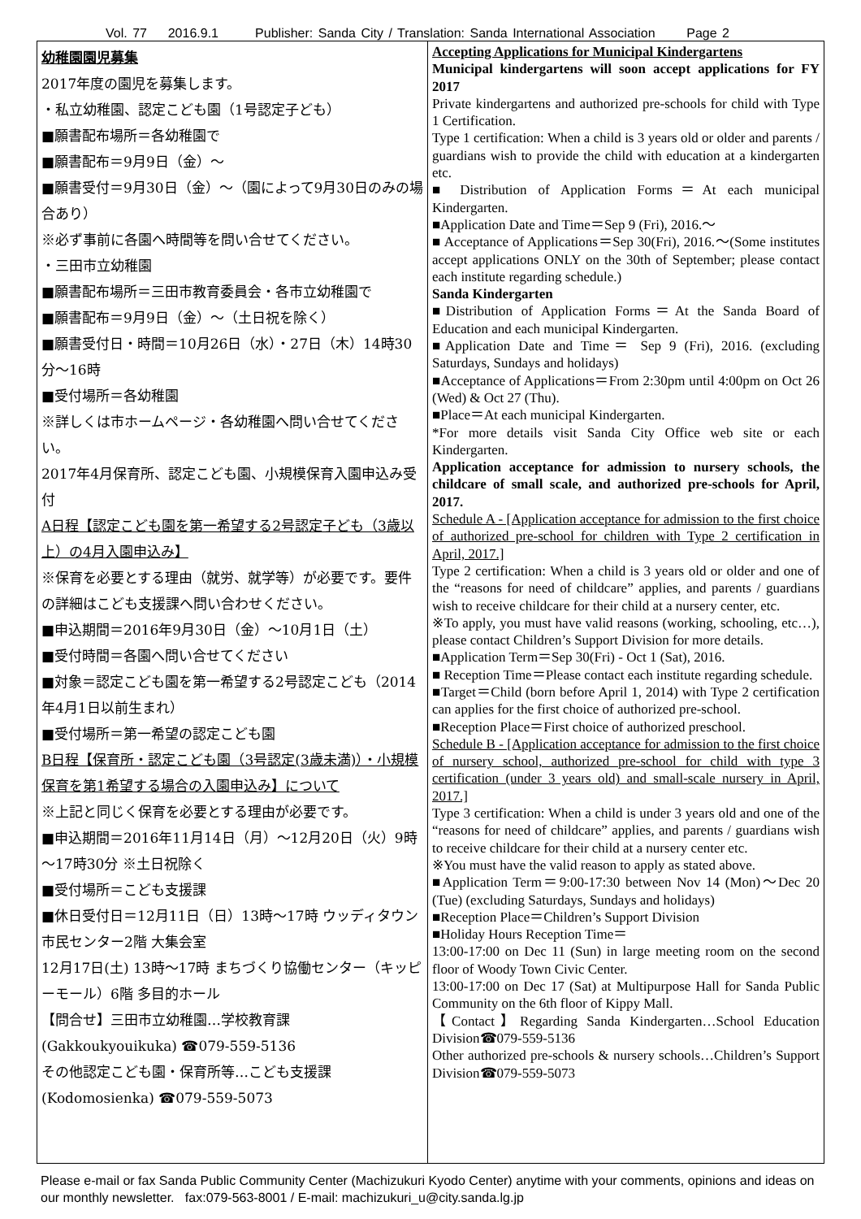Vol. 77 2016.9.1 Publisher: Sanda City / Translation: Sanda International Association Page 2
幼稚園園児募集
2017年度の園児を募集します。
・私立幼稚園、認定こども園（1号認定子ども）
■願書配布場所＝各幼稚園で
■願書配布＝9月9日（金）～
■願書受付＝9月30日（金）～（園によって9月30日のみの場合あり）
※必ず事前に各園へ時間等を問い合せてください。
・三田市立幼稚園
■願書配布場所＝三田市教育委員会・各市立幼稚園で
■願書配布＝9月9日（金）～（土日祝を除く）
■願書受付日・時間＝10月26日（水）・27日（木）14時30分～16時
■受付場所＝各幼稚園
※詳しくは市ホームページ・各幼稚園へ問い合せてください。
2017年4月保育所、認定こども園、小規模保育入園申込み受付
A日程【認定こども園を第一希望する2号認定子ども（3歳以上）の4月入園申込み】
※保育を必要とする理由（就労、就学等）が必要です。要件の詳細はこども支援課へ問い合わせください。
■申込期間＝2016年9月30日（金）～10月1日（土）
■受付時間＝各園へ問い合せてください
■対象＝認定こども園を第一希望する2号認定こども（2014年4月1日以前生まれ）
■受付場所＝第一希望の認定こども園
B日程【保育所・認定こども園（3号認定(3歳未満)）・小規模保育を第1希望する場合の入園申込み】について
※上記と同じく保育を必要とする理由が必要です。
■申込期間＝2016年11月14日（月）～12月20日（火）9時～17時30分 ※土日祝除く
■受付場所＝こども支援課
■休日受付日＝12月11日（日）13時～17時 ウッディタウン市民センター2階 大集会室
12月17日(土) 13時～17時 まちづくり協働センター（キッピーモール）6階 多目的ホール
【問合せ】三田市立幼稚園…学校教育課(Gakkoukyouikuka) ☎079-559-5136
その他認定こども園・保育所等…こども支援課(Kodomosienka) ☎079-559-5073
Accepting Applications for Municipal Kindergartens
Municipal kindergartens will soon accept applications for FY 2017
Private kindergartens and authorized pre-schools for child with Type 1 Certification.
Type 1 certification: When a child is 3 years old or older and parents / guardians wish to provide the child with education at a kindergarten etc.
■ Distribution of Application Forms＝At each municipal Kindergarten.
■Application Date and Time＝Sep 9 (Fri), 2016.～
■ Acceptance of Applications＝Sep 30(Fri), 2016.～(Some institutes accept applications ONLY on the 30th of September; please contact each institute regarding schedule.)
Sanda Kindergarten
■Distribution of Application Forms＝At the Sanda Board of Education and each municipal Kindergarten.
■Application Date and Time＝ Sep 9 (Fri), 2016. (excluding Saturdays, Sundays and holidays)
■Acceptance of Applications＝From 2:30pm until 4:00pm on Oct 26 (Wed) & Oct 27 (Thu).
■Place＝At each municipal Kindergarten.
*For more details visit Sanda City Office web site or each Kindergarten.
Application acceptance for admission to nursery schools, the childcare of small scale, and authorized pre-schools for April, 2017.
Schedule A - [Application acceptance for admission to the first choice of authorized pre-school for children with Type 2 certification in April, 2017.]
Type 2 certification: When a child is 3 years old or older and one of the “reasons for need of childcare” applies, and parents / guardians wish to receive childcare for their child at a nursery center, etc.
※To apply, you must have valid reasons (working, schooling, etc…), please contact Children’s Support Division for more details.
■Application Term＝Sep 30(Fri) - Oct 1 (Sat), 2016.
■ Reception Time＝Please contact each institute regarding schedule.
■Target＝Child (born before April 1, 2014) with Type 2 certification can applies for the first choice of authorized pre-school.
■Reception Place＝First choice of authorized preschool.
Schedule B - [Application acceptance for admission to the first choice of nursery school, authorized pre-school for child with type 3 certification (under 3 years old) and small-scale nursery in April, 2017.]
Type 3 certification: When a child is under 3 years old and one of the “reasons for need of childcare” applies, and parents / guardians wish to receive childcare for their child at a nursery center etc.
※You must have the valid reason to apply as stated above.
■Application Term＝9:00-17:30 between Nov 14 (Mon)～Dec 20 (Tue) (excluding Saturdays, Sundays and holidays)
■Reception Place＝Children’s Support Division
■Holiday Hours Reception Time＝
13:00-17:00 on Dec 11 (Sun) in large meeting room on the second floor of Woody Town Civic Center.
13:00-17:00 on Dec 17 (Sat) at Multipurpose Hall for Sanda Public Community on the 6th floor of Kippy Mall.
【Contact】Regarding Sanda Kindergarten…School Education Division☎079-559-5136
Other authorized pre-schools & nursery schools…Children’s Support Division☎079-559-5073
Please e-mail or fax Sanda Public Community Center (Machizukuri Kyodo Center) anytime with your comments, opinions and ideas on our monthly newsletter. fax:079-563-8001 / E-mail: machizukuri_u@city.sanda.lg.jp